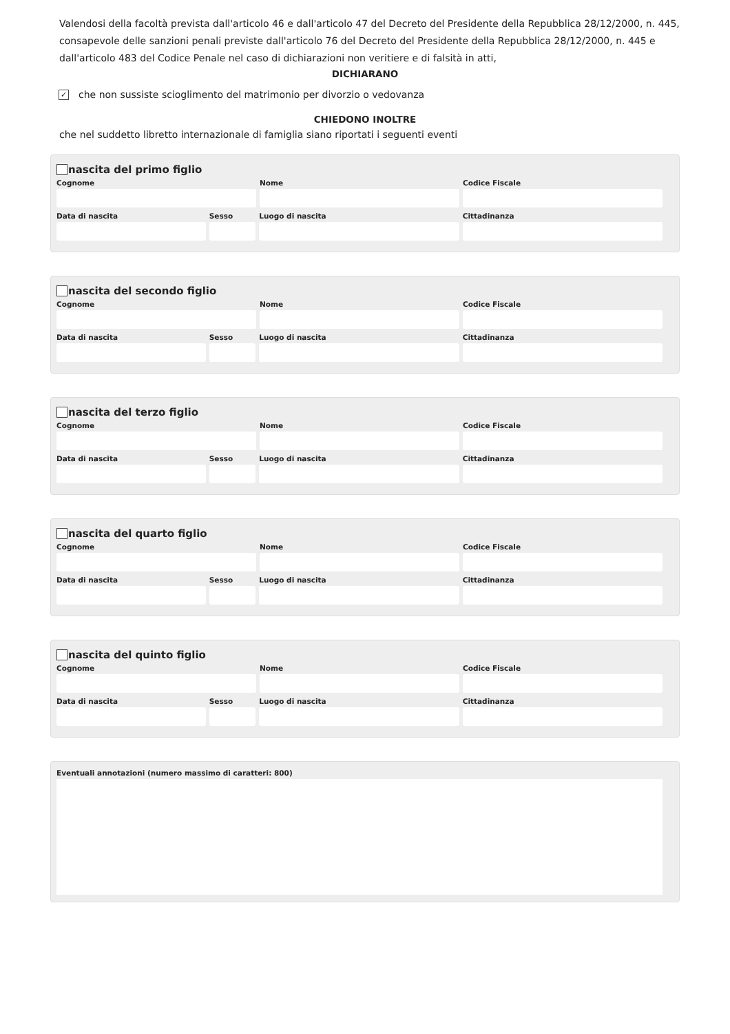Valendosi della facoltà prevista dall'articolo 46 e dall'articolo 47 del Decreto del Presidente della Repubblica 28/12/2000, n. 445, consapevole delle sanzioni penali previste dall'articolo 76 del Decreto del Presidente della Repubblica 28/12/2000, n. 445 e dall'articolo 483 del Codice Penale nel caso di dichiarazioni non veritiere e di falsità in atti,
DICHIARANO
✓ che non sussiste scioglimento del matrimonio per divorzio o vedovanza
CHIEDONO INOLTRE
che nel suddetto libretto internazionale di famiglia siano riportati i seguenti eventi
nascita del primo figlio
Cognome Nome Codice Fiscale
Data di nascita Sesso Luogo di nascita Cittadinanza
nascita del secondo figlio
Cognome Nome Codice Fiscale
Data di nascita Sesso Luogo di nascita Cittadinanza
nascita del terzo figlio
Cognome Nome Codice Fiscale
Data di nascita Sesso Luogo di nascita Cittadinanza
nascita del quarto figlio
Cognome Nome Codice Fiscale
Data di nascita Sesso Luogo di nascita Cittadinanza
nascita del quinto figlio
Cognome Nome Codice Fiscale
Data di nascita Sesso Luogo di nascita Cittadinanza
Eventuali annotazioni (numero massimo di caratteri: 800)